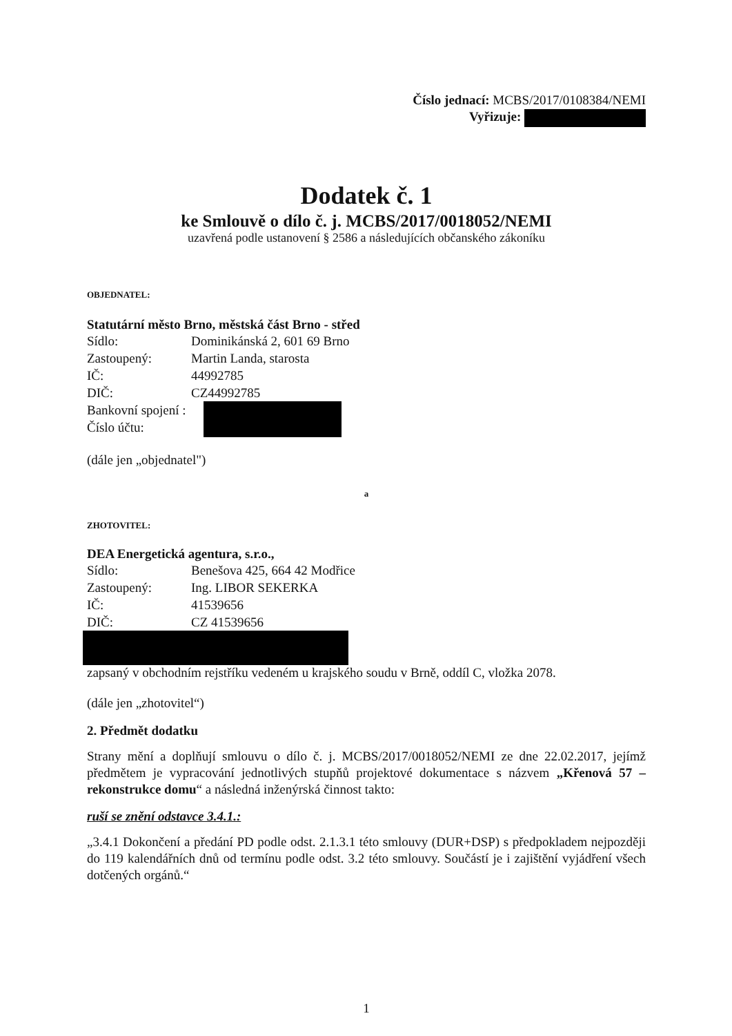Číslo jednací: MCBS/2017/0108384/NEMI
Vyřizuje:
Dodatek č. 1
ke Smlouvě o dílo č. j. MCBS/2017/0018052/NEMI
uzavřená podle ustanovení § 2586 a následujících občanského zákoníku
OBJEDNATEL:
Statutární město Brno, městská část Brno - střed
Sídlo: Dominikánská 2, 601 69 Brno
Zastoupený: Martin Landa, starosta
IČ: 44992785
DIČ: CZ44992785
Bankovní spojení :
Číslo účtu:
(dále jen „objednatel")
a
ZHOTOVITEL:
DEA Energetická agentura, s.r.o.,
Sídlo: Benešova 425, 664 42 Modřice
Zastoupený: Ing. LIBOR SEKERKA
IČ: 41539656
DIČ: CZ 41539656
zapsaný v obchodním rejstříku vedeném u krajského soudu v Brně, oddíl C, vložka 2078.
(dále jen „zhotovitel“)
2. Předmět dodatku
Strany mění a doplňují smlouvu o dílo č. j. MCBS/2017/0018052/NEMI ze dne 22.02.2017, jejímž předmětem je vypracování jednotlivých stupňů projektové dokumentace s názvem „Křenová 57 – rekonstrukce domu“ a následná inženýrská činnost takto:
ruší se znění odstavce 3.4.1.:
„3.4.1 Dokončení a předání PD podle odst. 2.1.3.1 této smlouvy (DUR+DSP) s předpokladem nejpozději do 119 kalendářních dnů od termínu podle odst. 3.2 této smlouvy. Součástí je i zajištění vyjádření všech dotčených orgánů.“
1